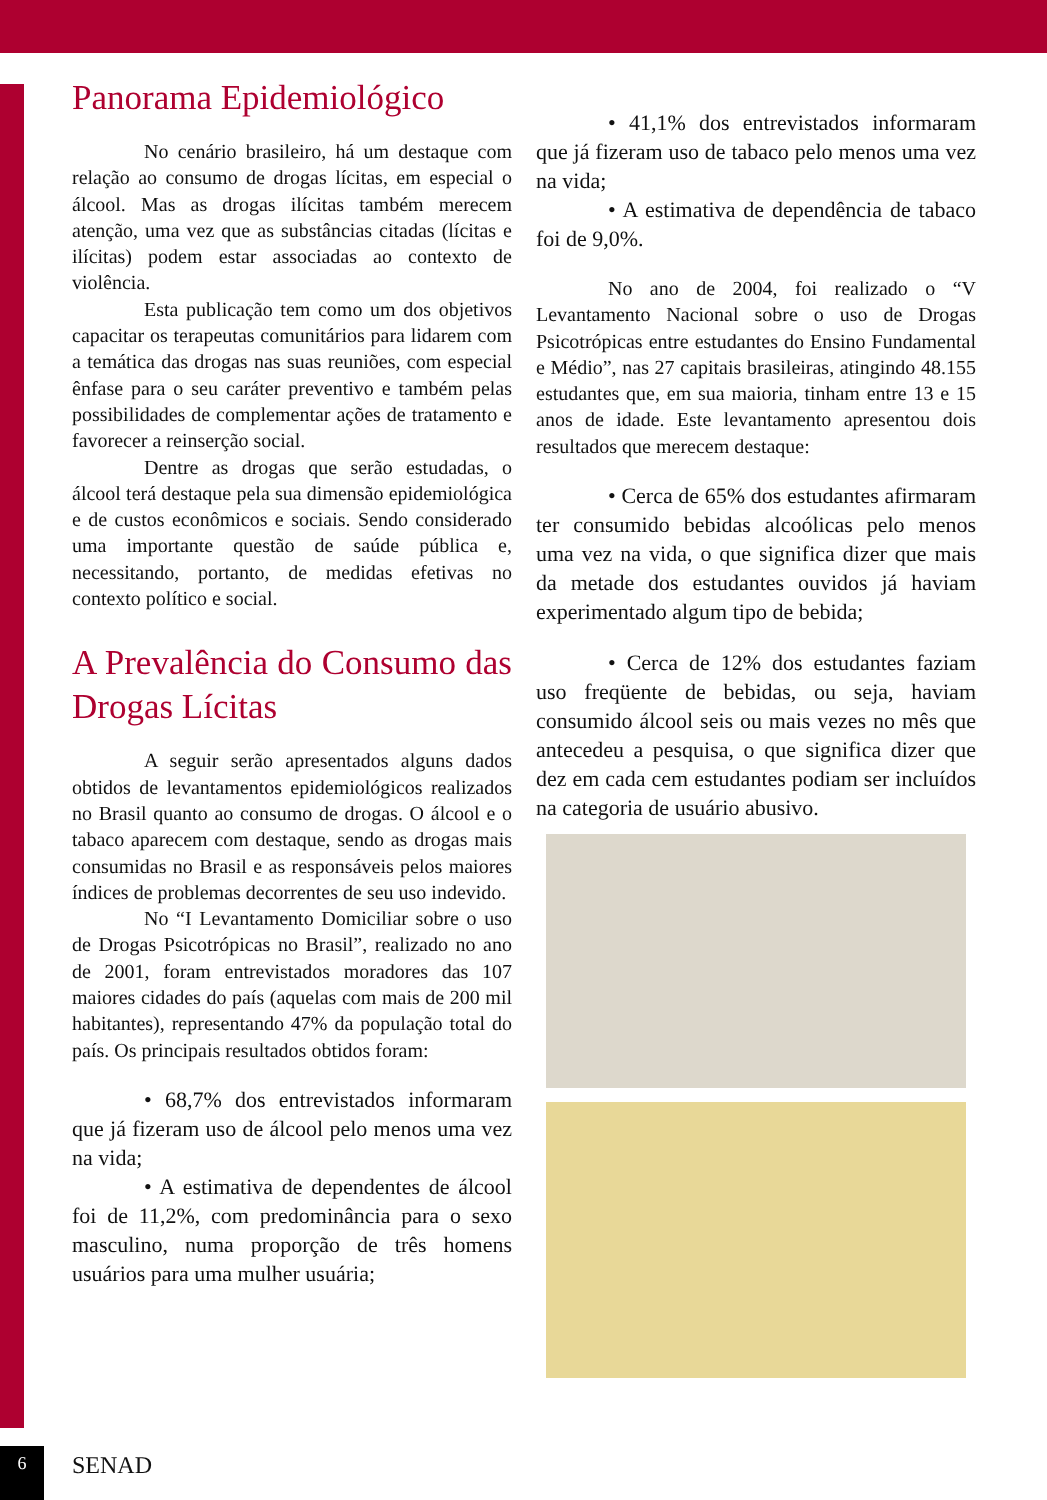Panorama Epidemiológico
No cenário brasileiro, há um destaque com relação ao consumo de drogas lícitas, em especial o álcool. Mas as drogas ilícitas também merecem atenção, uma vez que as substâncias citadas (lícitas e ilícitas) podem estar associadas ao contexto de violência.
Esta publicação tem como um dos objetivos capacitar os terapeutas comunitários para lidarem com a temática das drogas nas suas reuniões, com especial ênfase para o seu caráter preventivo e também pelas possibilidades de complementar ações de tratamento e favorecer a reinserção social.
Dentre as drogas que serão estudadas, o álcool terá destaque pela sua dimensão epidemiológica e de custos econômicos e sociais. Sendo considerado uma importante questão de saúde pública e, necessitando, portanto, de medidas efetivas no contexto político e social.
A Prevalência do Consumo das Drogas Lícitas
A seguir serão apresentados alguns dados obtidos de levantamentos epidemiológicos realizados no Brasil quanto ao consumo de drogas. O álcool e o tabaco aparecem com destaque, sendo as drogas mais consumidas no Brasil e as responsáveis pelos maiores índices de problemas decorrentes de seu uso indevido.
No “I Levantamento Domiciliar sobre o uso de Drogas Psicotrópicas no Brasil”, realizado no ano de 2001, foram entrevistados moradores das 107 maiores cidades do país (aquelas com mais de 200 mil habitantes), representando 47% da população total do país. Os principais resultados obtidos foram:
• 68,7% dos entrevistados informaram que já fizeram uso de álcool pelo menos uma vez na vida;
• A estimativa de dependentes de álcool foi de 11,2%, com predominância para o sexo masculino, numa proporção de três homens usuários para uma mulher usuária;
• 41,1% dos entrevistados informaram que já fizeram uso de tabaco pelo menos uma vez na vida;
• A estimativa de dependência de tabaco foi de 9,0%.
No ano de 2004, foi realizado o “V Levantamento Nacional sobre o uso de Drogas Psicotrópicas entre estudantes do Ensino Fundamental e Médio”, nas 27 capitais brasileiras, atingindo 48.155 estudantes que, em sua maioria, tinham entre 13 e 15 anos de idade. Este levantamento apresentou dois resultados que merecem destaque:
• Cerca de 65% dos estudantes afirmaram ter consumido bebidas alcoólicas pelo menos uma vez na vida, o que significa dizer que mais da metade dos estudantes ouvidos já haviam experimentado algum tipo de bebida;
• Cerca de 12% dos estudantes faziam uso freqüente de bebidas, ou seja, haviam consumido álcool seis ou mais vezes no mês que antecedeu a pesquisa, o que significa dizer que dez em cada cem estudantes podiam ser incluídos na categoria de usuário abusivo.
6 SENAD